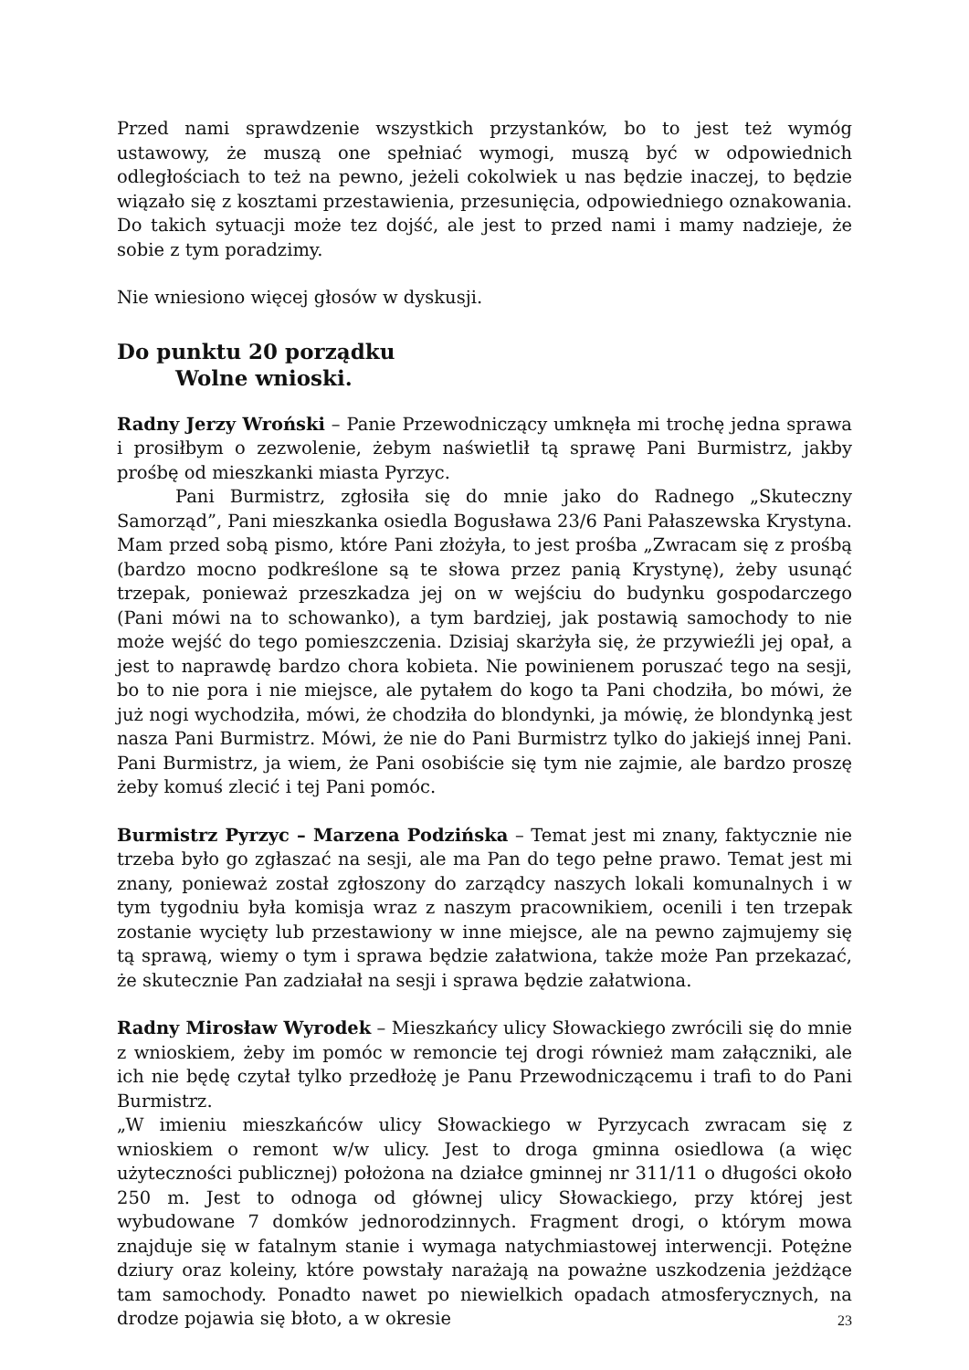Przed nami sprawdzenie wszystkich przystanków, bo to jest też wymóg ustawowy, że muszą one spełniać wymogi, muszą być w odpowiednich odległościach to też na pewno, jeżeli cokolwiek u nas będzie inaczej, to będzie wiązało się z kosztami przestawienia, przesunięcia, odpowiedniego oznakowania. Do takich sytuacji może tez dojść, ale jest to przed nami i mamy nadzieje, że sobie z tym poradzimy.
Nie wniesiono więcej głosów w dyskusji.
Do punktu 20 porządku
Wolne wnioski.
Radny Jerzy Wroński – Panie Przewodniczący umknęła mi trochę jedna sprawa i prosiłbym o zezwolenie, żebym naświetlił tą sprawę Pani Burmistrz, jakby prośbę od mieszkanki miasta Pyrzyc.
Pani Burmistrz, zgłosiła się do mnie jako do Radnego „Skuteczny Samorząd”, Pani mieszkanka osiedla Bogusława 23/6 Pani Pałaszewska Krystyna. Mam przed sobą pismo, które Pani złożyła, to jest prośba „Zwracam się z prośbą (bardzo mocno podkreślone są te słowa przez panią Krystynę), żeby usunąć trzepak, ponieważ przeszkadza jej on w wejściu do budynku gospodarczego (Pani mówi na to schowanko), a tym bardziej, jak postawią samochody to nie może wejść do tego pomieszczenia. Dzisiaj skarżyła się, że przywieźli jej opał, a jest to naprawdę bardzo chora kobieta. Nie powinienem poruszać tego na sesji, bo to nie pora i nie miejsce, ale pytałem do kogo ta Pani chodziła, bo mówi, że już nogi wychodziła, mówi, że chodziła do blondynki, ja mówię, że blondynką jest nasza Pani Burmistrz. Mówi, że nie do Pani Burmistrz tylko do jakiejś innej Pani. Pani Burmistrz, ja wiem, że Pani osobiście się tym nie zajmie, ale bardzo proszę żeby komuś zlecić i tej Pani pomóc.
Burmistrz Pyrzyc – Marzena Podzińska – Temat jest mi znany, faktycznie nie trzeba było go zgłaszać na sesji, ale ma Pan do tego pełne prawo. Temat jest mi znany, ponieważ został zgłoszony do zarządcy naszych lokali komunalnych i w tym tygodniu była komisja wraz z naszym pracownikiem, ocenili i ten trzepak zostanie wycięty lub przestawiony w inne miejsce, ale na pewno zajmujemy się tą sprawą, wiemy o tym i sprawa będzie załatwiona, także może Pan przekazać, że skutecznie Pan zadziałał na sesji i sprawa będzie załatwiona.
Radny Mirosław Wyrodek – Mieszkańcy ulicy Słowackiego zwrócili się do mnie z wnioskiem, żeby im pomóc w remoncie tej drogi również mam załączniki, ale ich nie będę czytał tylko przedłożę je Panu Przewodniczącemu i trafi to do Pani Burmistrz.
„W imieniu mieszkańców ulicy Słowackiego w Pyrzycach zwracam się z wnioskiem o remont w/w ulicy. Jest to droga gminna osiedlowa (a więc użyteczności publicznej) położona na działce gminnej nr 311/11 o długości około 250 m. Jest to odnoga od głównej ulicy Słowackiego, przy której jest wybudowane 7 domków jednorodzinnych. Fragment drogi, o którym mowa znajduje się w fatalnym stanie i wymaga natychmiastowej interwencji. Potężne dziury oraz koleiny, które powstały narażają na poważne uszkodzenia jeżdżące tam samochody. Ponadto nawet po niewielkich opadach atmosferycznych, na drodze pojawia się błoto, a w okresie
23